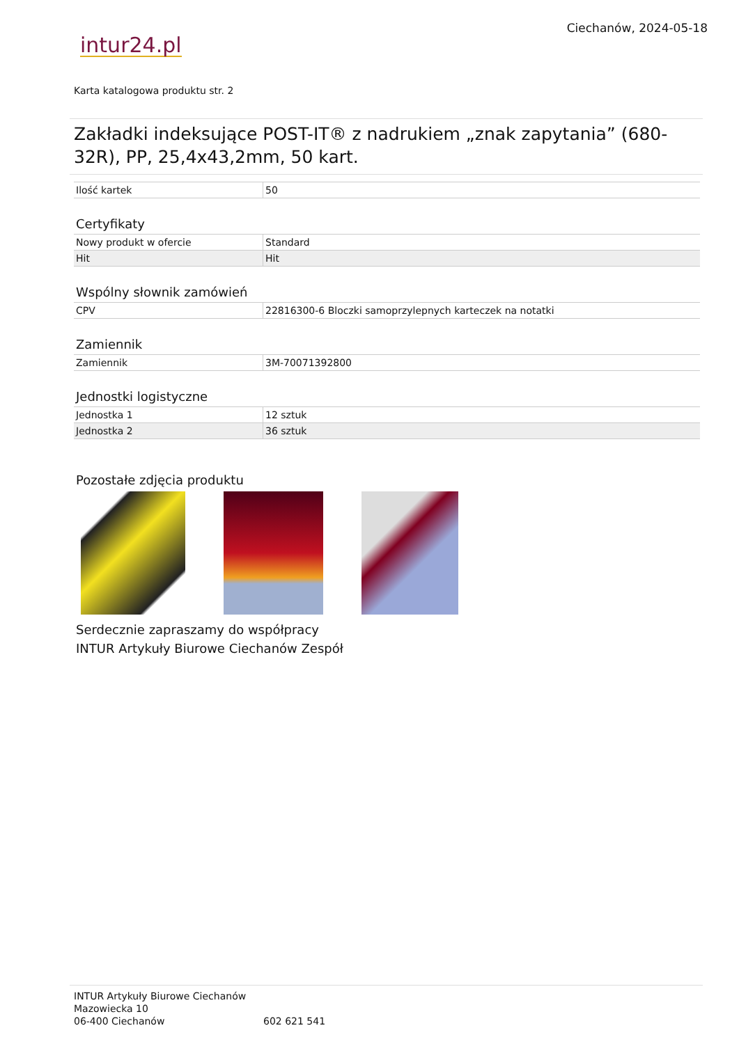intur24.pl
Ciechanów, 2024-05-18
Karta katalogowa produktu str. 2
Zakładki indeksujące POST-IT® z nadrukiem „znak zapytania” (680-32R), PP, 25,4x43,2mm, 50 kart.
| Ilość kartek | 50 |
Certyfikaty
| Nowy produkt w ofercie | Standard |
| Hit | Hit |
Wspólny słownik zamówień
| CPV | 22816300-6 Bloczki samoprzylepnych karteczek na notatki |
Zamiennik
| Zamiennik | 3M-70071392800 |
Jednostki logistyczne
| Jednostka 1 | 12 sztuk |
| Jednostka 2 | 36 sztuk |
Pozostałe zdjęcia produktu
Serdecznie zapraszamy do współpracy
INTUR Artykuły Biurowe Ciechanów Zespół
INTUR Artykuły Biurowe Ciechanów
Mazowiecka 10
06-400 Ciechanów
602 621 541